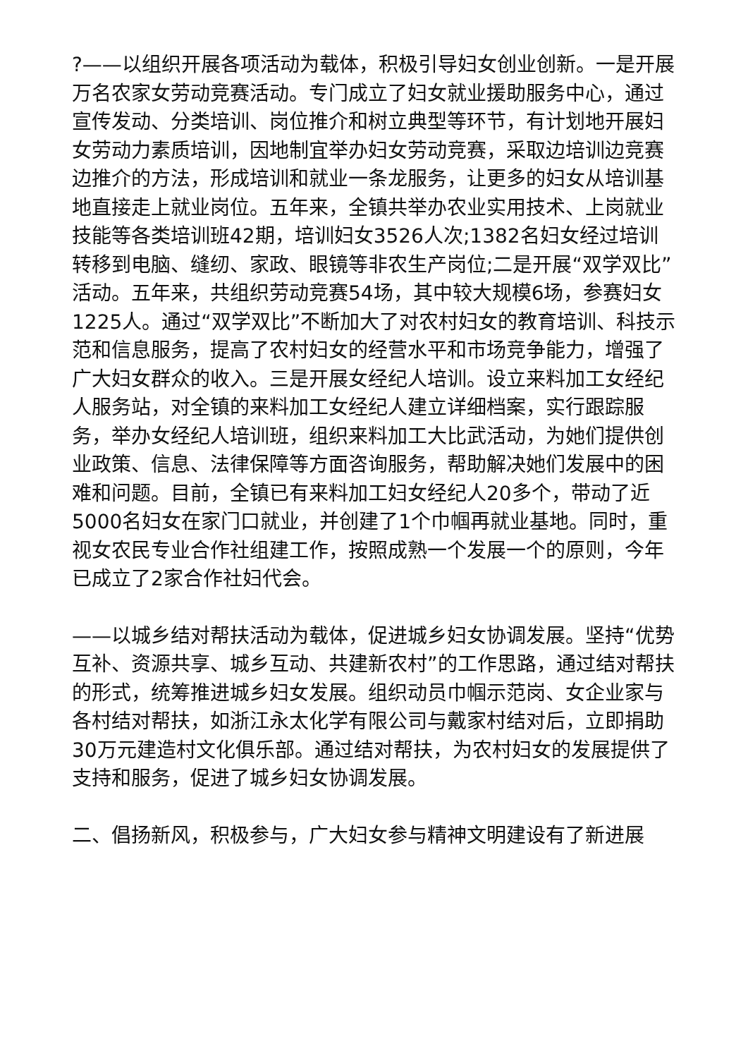?——以组织开展各项活动为载体，积极引导妇女创业创新。一是开展万名农家女劳动竞赛活动。专门成立了妇女就业援助服务中心，通过宣传发动、分类培训、岗位推介和树立典型等环节，有计划地开展妇女劳动力素质培训，因地制宜举办妇女劳动竞赛，采取边培训边竞赛边推介的方法，形成培训和就业一条龙服务，让更多的妇女从培训基地直接走上就业岗位。五年来，全镇共举办农业实用技术、上岗就业技能等各类培训班42期，培训妇女3526人次;1382名妇女经过培训转移到电脑、缝纫、家政、眼镜等非农生产岗位;二是开展“双学双比”活动。五年来，共组织劳动竞赛54场，其中较大规模6场，参赛妇女1225人。通过“双学双比”不断加大了对农村妇女的教育培训、科技示范和信息服务，提高了农村妇女的经营水平和市场竞争能力，增强了广大妇女群众的收入。三是开展女经纪人培训。设立来料加工女经纪人服务站，对全镇的来料加工女经纪人建立详细档案，实行跟踪服务，举办女经纪人培训班，组织来料加工大比武活动，为她们提供创业政策、信息、法律保障等方面咨询服务，帮助解决她们发展中的困难和问题。目前，全镇已有来料加工妇女经纪人20多个，带动了近5000名妇女在家门口就业，并创建了1个巾帼再就业基地。同时，重视女农民专业合作社组建工作，按照成熟一个发展一个的原则，今年已成立了2家合作社妇代会。
——以城乡结对帮扶活动为载体，促进城乡妇女协调发展。坚持“优势互补、资源共享、城乡互动、共建新农村”的工作思路，通过结对帮扶的形式，统筹推进城乡妇女发展。组织动员巾帼示范岗、女企业家与各村结对帮扶，如浙江永太化学有限公司与戴家村结对后，立即捐助30万元建造村文化俱乐部。通过结对帮扶，为农村妇女的发展提供了支持和服务，促进了城乡妇女协调发展。
二、倡扬新风，积极参与，广大妇女参与精神文明建设有了新进展